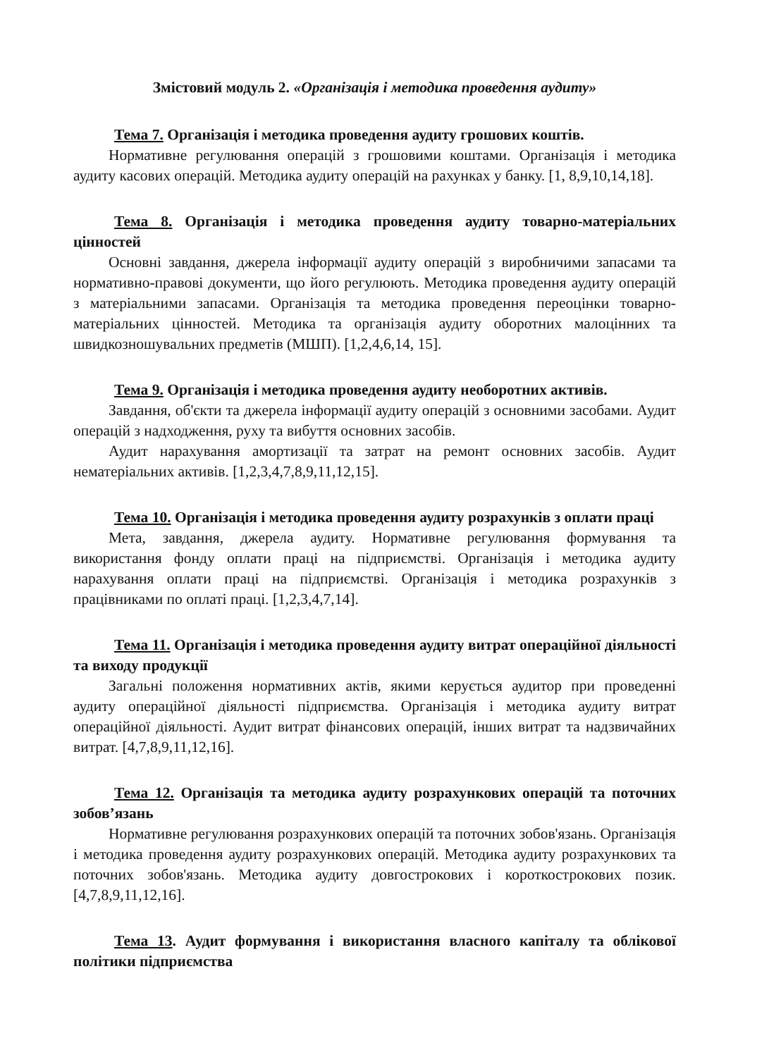Змістовий модуль 2. «Організація і методика проведення аудиту»
Тема 7. Організація і методика проведення аудиту грошових коштів.
Нормативне регулювання операцій з грошовими коштами. Організація і методика аудиту касових операцій. Методика аудиту операцій на рахунках у банку. [1, 8,9,10,14,18].
Тема 8. Організація і методика проведення аудиту товарно-матеріальних цінностей
Основні завдання, джерела інформації аудиту операцій з виробничими запасами та нормативно-правові документи, що його регулюють. Методика проведення аудиту операцій з матеріальними запасами. Організація та методика проведення переоцінки товарно-матеріальних цінностей. Методика та організація аудиту оборотних малоцінних та швидкозношувальних предметів (МШП). [1,2,4,6,14, 15].
Тема 9. Організація і методика проведення аудиту необоротних активів.
Завдання, об'єкти та джерела інформації аудиту операцій з основними засобами. Аудит операцій з надходження, руху та вибуття основних засобів.
Аудит нарахування амортизації та затрат на ремонт основних засобів. Аудит нематеріальних активів. [1,2,3,4,7,8,9,11,12,15].
Тема 10. Організація і методика проведення аудиту розрахунків з оплати праці
Мета, завдання, джерела аудиту. Нормативне регулювання формування та використання фонду оплати праці на підприємстві. Організація і методика аудиту нарахування оплати праці на підприємстві. Організація і методика розрахунків з працівниками по оплаті праці. [1,2,3,4,7,14].
Тема 11. Організація і методика проведення аудиту витрат операційної діяльності та виходу продукції
Загальні положення нормативних актів, якими керується аудитор при проведенні аудиту операційної діяльності підприємства. Організація і методика аудиту витрат операційної діяльності. Аудит витрат фінансових операцій, інших витрат та надзвичайних витрат. [4,7,8,9,11,12,16].
Тема 12. Організація та методика аудиту розрахункових операцій та поточних зобов’язань
Нормативне регулювання розрахункових операцій та поточних зобов'язань. Організація і методика проведення аудиту розрахункових операцій. Методика аудиту розрахункових та поточних зобов'язань. Методика аудиту довгострокових і короткострокових позик. [4,7,8,9,11,12,16].
Тема 13. Аудит формування і використання власного капіталу та облікової політики підприємства